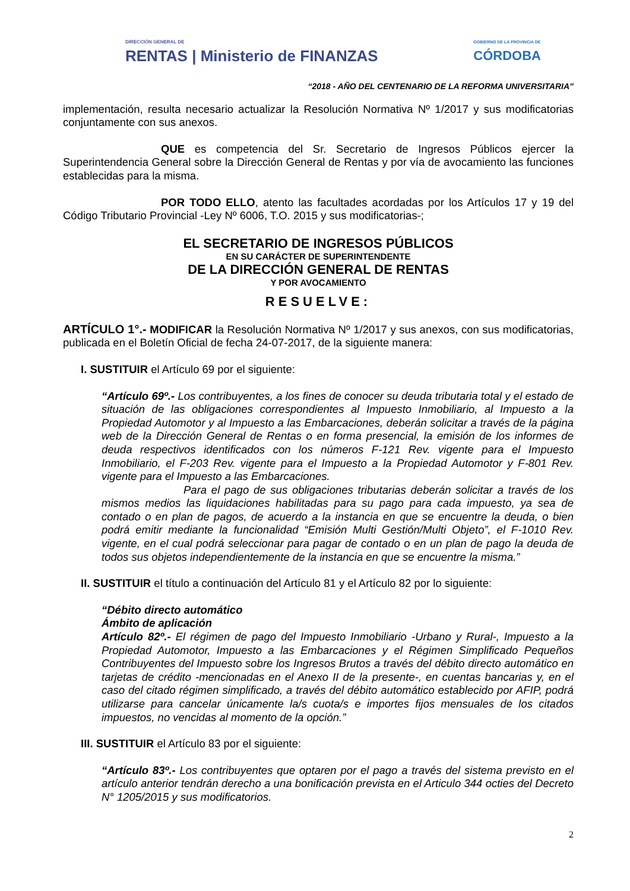DIRECCIÓN GENERAL DE
RENTAS | Ministerio de FINANZAS
GOBIERNO DE LA PROVINCIA DE
CÓRDOBA
“2018 - AÑO DEL CENTENARIO DE LA REFORMA UNIVERSITARIA”
implementación, resulta necesario actualizar la Resolución Normativa Nº 1/2017 y sus modificatorias conjuntamente con sus anexos.
QUE es competencia del Sr. Secretario de Ingresos Públicos ejercer la Superintendencia General sobre la Dirección General de Rentas y por vía de avocamiento las funciones establecidas para la misma.
POR TODO ELLO, atento las facultades acordadas por los Artículos 17 y 19 del Código Tributario Provincial -Ley Nº 6006, T.O. 2015 y sus modificatorias-;
EL SECRETARIO DE INGRESOS PÚBLICOS
EN SU CARÁCTER DE SUPERINTENDENTE
DE LA DIRECCIÓN GENERAL DE RENTAS
Y POR AVOCAMIENTO
RESUELVE:
ARTÍCULO 1°.- MODIFICAR la Resolución Normativa Nº 1/2017 y sus anexos, con sus modificatorias, publicada en el Boletín Oficial de fecha 24-07-2017, de la siguiente manera:
I. SUSTITUIR el Artículo 69 por el siguiente:
“Artículo 69º.- Los contribuyentes, a los fines de conocer su deuda tributaria total y el estado de situación de las obligaciones correspondientes al Impuesto Inmobiliario, al Impuesto a la Propiedad Automotor y al Impuesto a las Embarcaciones, deberán solicitar a través de la página web de la Dirección General de Rentas o en forma presencial, la emisión de los informes de deuda respectivos identificados con los números F-121 Rev. vigente para el Impuesto Inmobiliario, el F-203 Rev. vigente para el Impuesto a la Propiedad Automotor y F-801 Rev. vigente para el Impuesto a las Embarcaciones.
Para el pago de sus obligaciones tributarias deberán solicitar a través de los mismos medios las liquidaciones habilitadas para su pago para cada impuesto, ya sea de contado o en plan de pagos, de acuerdo a la instancia en que se encuentre la deuda, o bien podrá emitir mediante la funcionalidad “Emisión Multi Gestión/Multi Objeto”, el F-1010 Rev. vigente, en el cual podrá seleccionar para pagar de contado o en un plan de pago la deuda de todos sus objetos independientemente de la instancia en que se encuentre la misma.”
II. SUSTITUIR el título a continuación del Artículo 81 y el Artículo 82 por lo siguiente:
“Débito directo automático
Ámbito de aplicación
Artículo 82º.- El régimen de pago del Impuesto Inmobiliario -Urbano y Rural-, Impuesto a la Propiedad Automotor, Impuesto a las Embarcaciones y el Régimen Simplificado Pequeños Contribuyentes del Impuesto sobre los Ingresos Brutos a través del débito directo automático en tarjetas de crédito -mencionadas en el Anexo II de la presente-, en cuentas bancarias y, en el caso del citado régimen simplificado, a través del débito automático establecido por AFIP, podrá utilizarse para cancelar únicamente la/s cuota/s e importes fijos mensuales de los citados impuestos, no vencidas al momento de la opción.”
III. SUSTITUIR el Artículo 83 por el siguiente:
“Artículo 83º.- Los contribuyentes que optaren por el pago a través del sistema previsto en el artículo anterior tendrán derecho a una bonificación prevista en el Articulo 344 octies del Decreto N° 1205/2015 y sus modificatorios.
2